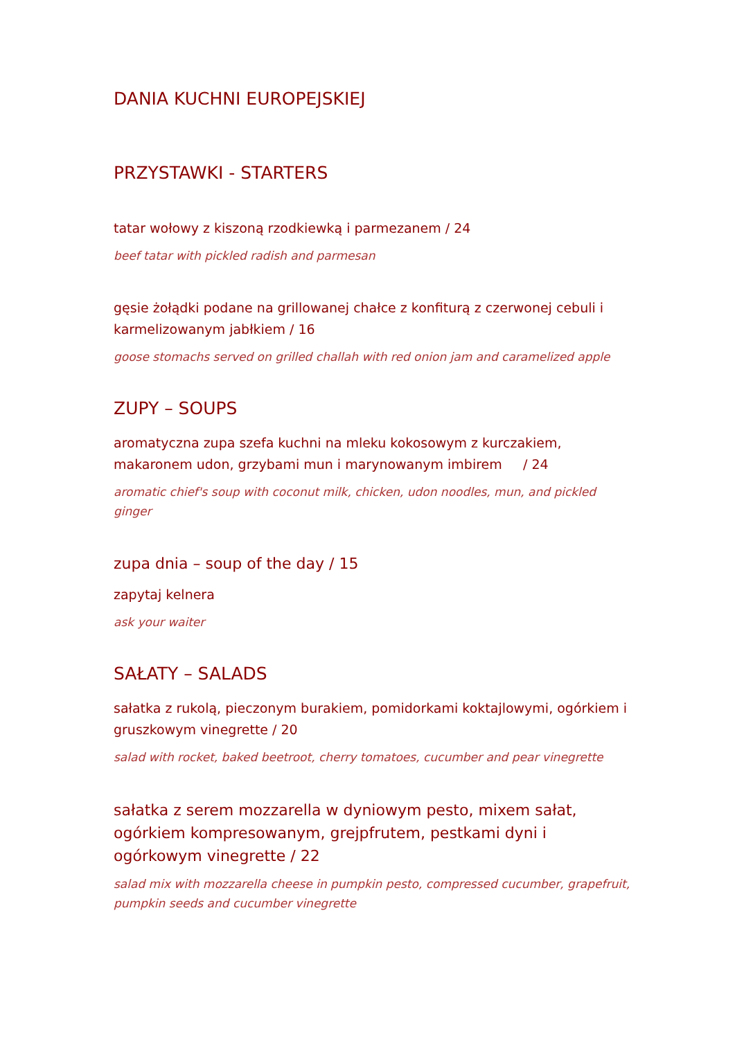DANIA KUCHNI EUROPEJSKIEJ
PRZYSTAWKI - STARTERS
tatar wołowy z kiszoną rzodkiewką i parmezanem / 24
beef tatar with pickled radish and parmesan
gęsie żołądki podane na grillowanej chałce z konfiturą z czerwonej cebuli i karmelizowanym jabłkiem / 16
goose stomachs served on grilled challah with red onion jam and caramelized apple
ZUPY – SOUPS
aromatyczna zupa szefa kuchni na mleku kokosowym z kurczakiem, makaronem udon, grzybami mun i marynowanym imbirem / 24
aromatic chief's soup with coconut milk, chicken, udon noodles, mun, and pickled ginger
zupa dnia – soup of the day / 15
zapytaj kelnera
ask your waiter
SAŁATY – SALADS
sałatka z rukolą, pieczonym burakiem, pomidorkami koktajlowymi, ogórkiem i gruszkowym vinegrette / 20
salad with rocket, baked beetroot, cherry tomatoes, cucumber and pear vinegrette
sałatka z serem mozzarella w dyniowym pesto, mixem sałat, ogórkiem kompresowanym, grejpfrutem, pestkami dyni i ogórkowym vinegrette / 22
salad mix with mozzarella cheese in pumpkin pesto, compressed cucumber, grapefruit, pumpkin seeds and cucumber vinegrette